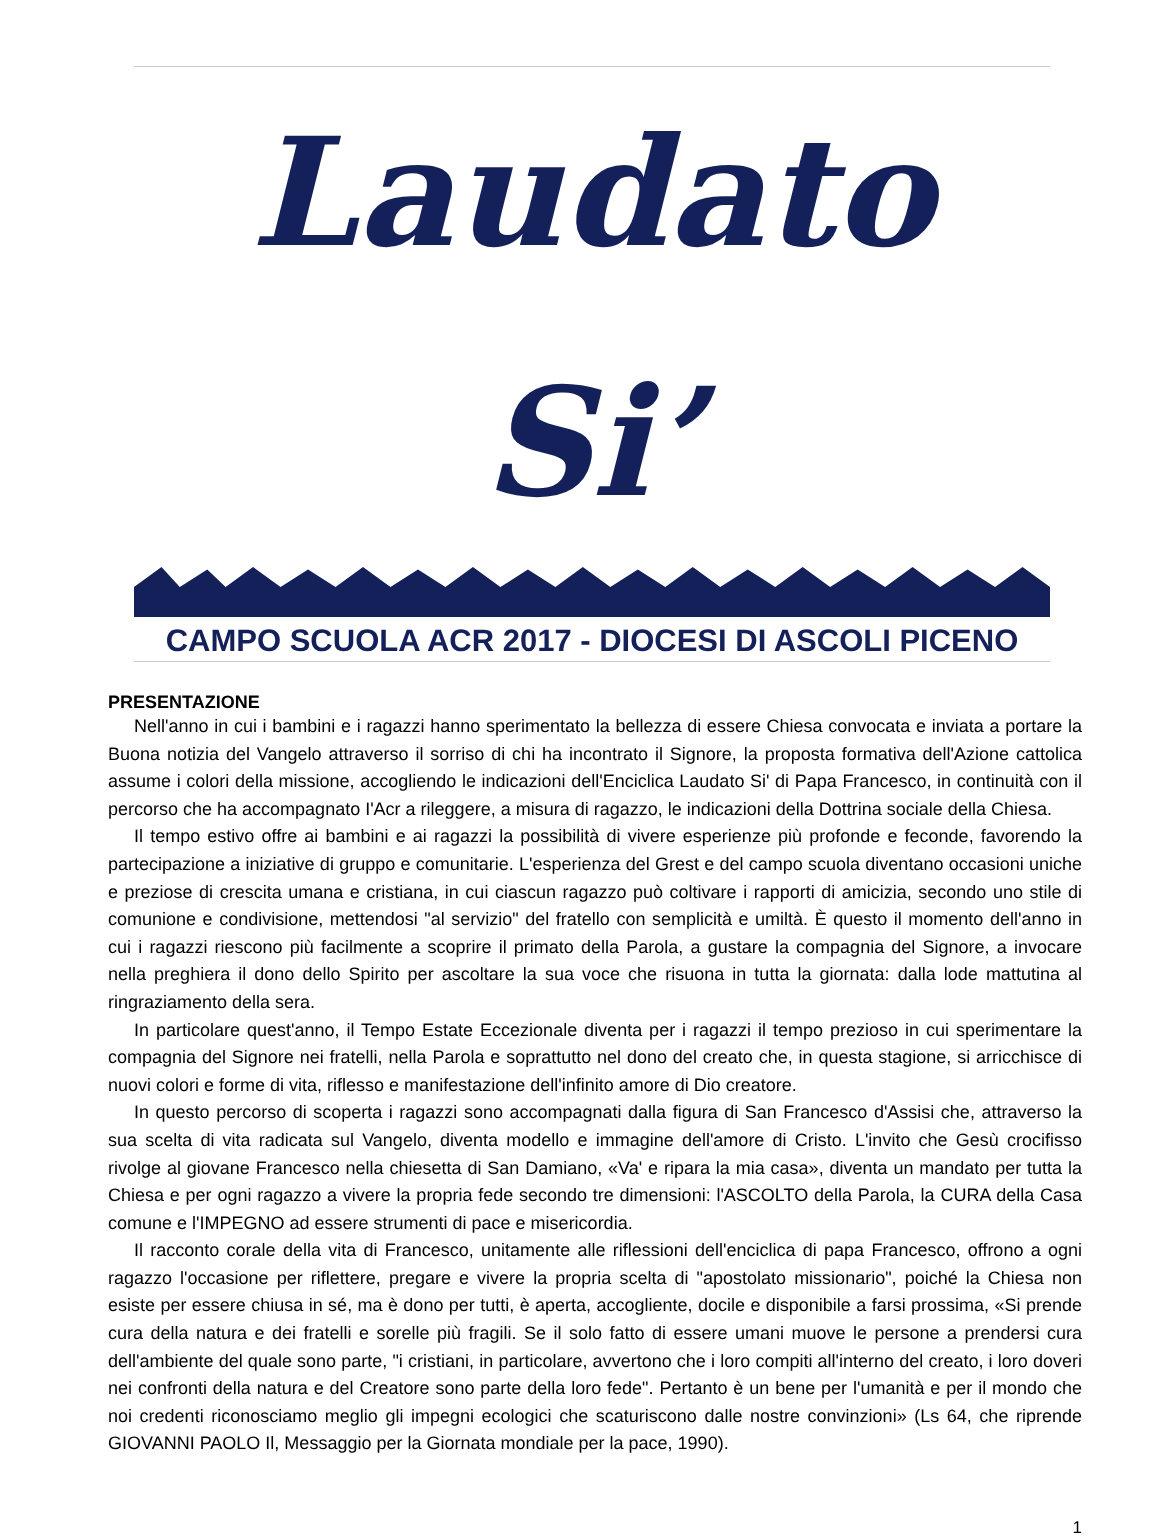Laudato Si’
CAMPO SCUOLA ACR 2017 - DIOCESI DI ASCOLI PICENO
PRESENTAZIONE
Nell'anno in cui i bambini e i ragazzi hanno sperimentato la bellezza di essere Chiesa convocata e inviata a portare la Buona notizia del Vangelo attraverso il sorriso di chi ha incontrato il Signore, la proposta formativa dell'Azione cattolica assume i colori della missione, accogliendo le indicazioni dell'Enciclica Laudato Si' di Papa Francesco, in continuità con il percorso che ha accompagnato I'Acr a rileggere, a misura di ragazzo, le indicazioni della Dottrina sociale della Chiesa.
Il tempo estivo offre ai bambini e ai ragazzi la possibilità di vivere esperienze più profonde e feconde, favorendo la partecipazione a iniziative di gruppo e comunitarie. L'esperienza del Grest e del campo scuola diventano occasioni uniche e preziose di crescita umana e cristiana, in cui ciascun ragazzo può coltivare i rapporti di amicizia, secondo uno stile di comunione e condivisione, mettendosi "al servizio" del fratello con semplicità e umiltà. È questo il momento dell'anno in cui i ragazzi riescono più facilmente a scoprire il primato della Parola, a gustare la compagnia del Signore, a invocare nella preghiera il dono dello Spirito per ascoltare la sua voce che risuona in tutta la giornata: dalla lode mattutina al ringraziamento della sera.
In particolare quest'anno, il Tempo Estate Eccezionale diventa per i ragazzi il tempo prezioso in cui sperimentare la compagnia del Signore nei fratelli, nella Parola e soprattutto nel dono del creato che, in questa stagione, si arricchisce di nuovi colori e forme di vita, riflesso e manifestazione dell'infinito amore di Dio creatore.
In questo percorso di scoperta i ragazzi sono accompagnati dalla figura di San Francesco d'Assisi che, attraverso la sua scelta di vita radicata sul Vangelo, diventa modello e immagine dell'amore di Cristo. L'invito che Gesù crocifisso rivolge al giovane Francesco nella chiesetta di San Damiano, «Va' e ripara la mia casa», diventa un mandato per tutta la Chiesa e per ogni ragazzo a vivere la propria fede secondo tre dimensioni: l'ASCOLTO della Parola, la CURA della Casa comune e l'IMPEGNO ad essere strumenti di pace e misericordia.
Il racconto corale della vita di Francesco, unitamente alle riflessioni dell'enciclica di papa Francesco, offrono a ogni ragazzo l'occasione per riflettere, pregare e vivere la propria scelta di "apostolato missionario", poiché la Chiesa non esiste per essere chiusa in sé, ma è dono per tutti, è aperta, accogliente, docile e disponibile a farsi prossima, «Si prende cura della natura e dei fratelli e sorelle più fragili. Se il solo fatto di essere umani muove le persone a prendersi cura dell'ambiente del quale sono parte, "i cristiani, in particolare, avvertono che i loro compiti all'interno del creato, i loro doveri nei confronti della natura e del Creatore sono parte della loro fede". Pertanto è un bene per l'umanità e per il mondo che noi credenti riconosciamo meglio gli impegni ecologici che scaturiscono dalle nostre convinzioni» (Ls 64, che riprende GIOVANNI PAOLO Il, Messaggio per la Giornata mondiale per la pace, 1990).
1